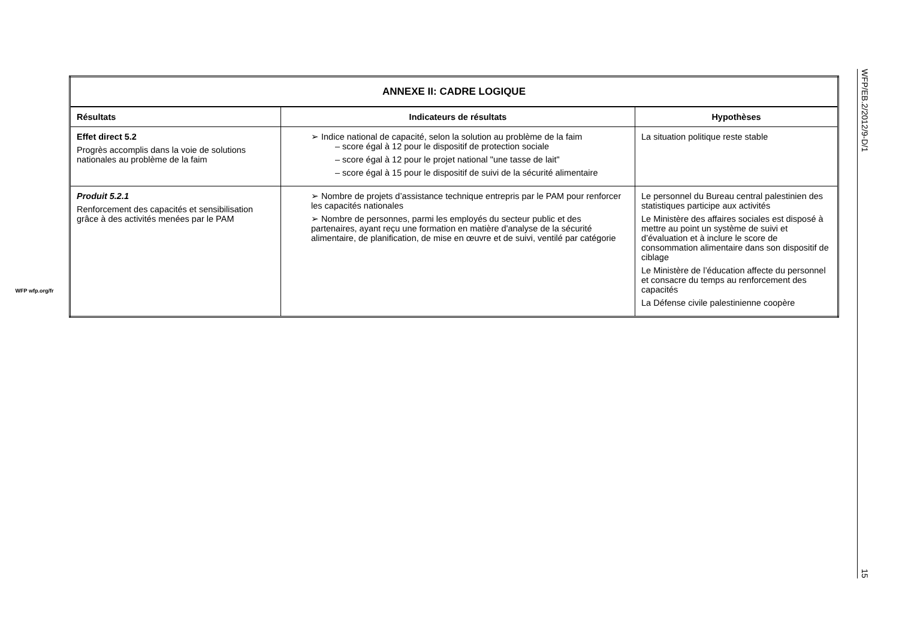WFP wfp.org/fr
| ANNEXE II: CADRE LOGIQUE | | |
| Résultats | Indicateurs de résultats | Hypothèses |
| Effet direct 5.2 Progrès accomplis dans la voie de solutions nationales au problème de la faim | ➢ Indice national de capacité, selon la solution au problème de la faim – score égal à 12 pour le dispositif de protection sociale – score égal à 12 pour le projet national "une tasse de lait" – score égal à 15 pour le dispositif de suivi de la sécurité alimentaire | La situation politique reste stable |
| Produit 5.2.1 Renforcement des capacités et sensibilisation grâce à des activités menées par le PAM | ➢ Nombre de projets d’assistance technique entrepris par le PAM pour renforcer les capacités nationales ➢ Nombre de personnes, parmi les employés du secteur public et des partenaires, ayant reçu une formation en matière d'analyse de la sécurité alimentaire, de planification, de mise en œuvre et de suivi, ventilé par catégorie | Le personnel du Bureau central palestinien des statistiques participe aux activités Le Ministère des affaires sociales est disposé à mettre au point un système de suivi et d’évaluation et à inclure le score de consommation alimentaire dans son dispositif de ciblage Le Ministère de l’éducation affecte du personnel et consacre du temps au renforcement des capacités La Défense civile palestinienne coopère |
WFP/EB.2/2012/9-D/1 15